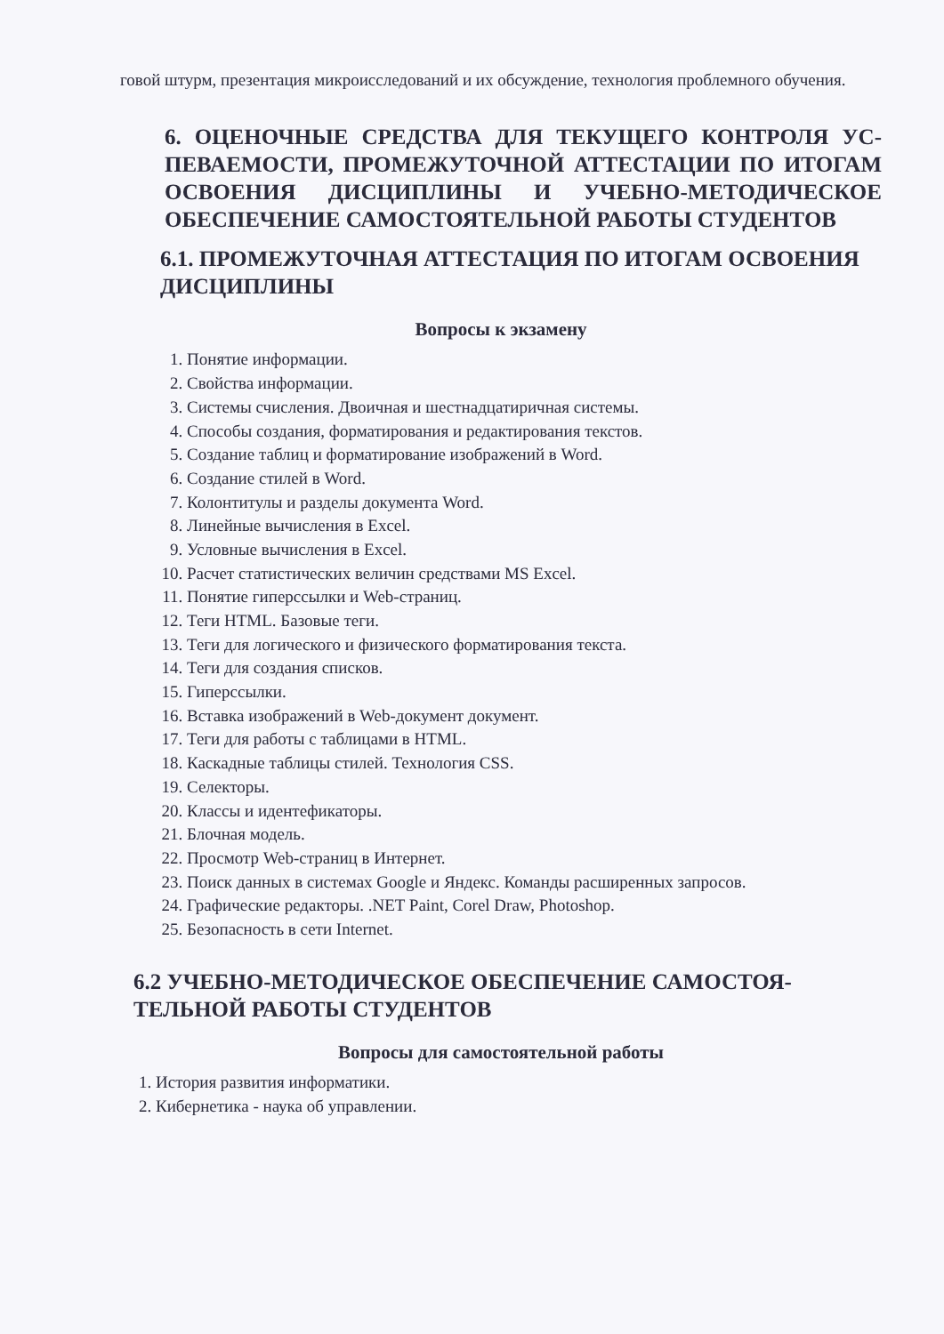говой штурм, презентация микроисследований и их обсуждение, технология проблемного обучения.
6. ОЦЕНОЧНЫЕ СРЕДСТВА ДЛЯ ТЕКУЩЕГО КОНТРОЛЯ УС-ПЕВАЕМОСТИ, ПРОМЕЖУТОЧНОЙ АТТЕСТАЦИИ ПО ИТОГАМ ОСВОЕНИЯ ДИСЦИПЛИНЫ И УЧЕБНО-МЕТОДИЧЕСКОЕ ОБЕСПЕЧЕНИЕ САМОСТОЯТЕЛЬНОЙ РАБОТЫ СТУДЕНТОВ
6.1. ПРОМЕЖУТОЧНАЯ АТТЕСТАЦИЯ ПО ИТОГАМ ОСВОЕНИЯ ДИСЦИПЛИНЫ
Вопросы к экзамену
1. Понятие информации.
2. Свойства информации.
3. Системы счисления. Двоичная и шестнадцатиричная системы.
4. Способы создания, форматирования и редактирования текстов.
5. Создание таблиц и форматирование изображений в Word.
6. Создание стилей в Word.
7. Колонтитулы и разделы документа Word.
8. Линейные вычисления в Excel.
9. Условные вычисления в Excel.
10. Расчет статистических величин средствами MS Excel.
11. Понятие гиперссылки и Web-страниц.
12. Теги HTML. Базовые теги.
13. Теги для логического и физического форматирования текста.
14. Теги для создания списков.
15. Гиперссылки.
16. Вставка изображений в Web-документ документ.
17. Теги для работы с таблицами в HTML.
18. Каскадные таблицы стилей. Технология CSS.
19. Селекторы.
20. Классы и идентефикаторы.
21. Блочная модель.
22. Просмотр Web-страниц в Интернет.
23. Поиск данных в системах Google и Яндекс. Команды расширенных запросов.
24. Графические редакторы. .NET Paint, Corel Draw, Photoshop.
25. Безопасность в сети Internet.
6.2 УЧЕБНО-МЕТОДИЧЕСКОЕ ОБЕСПЕЧЕНИЕ САМОСТОЯ-ТЕЛЬНОЙ РАБОТЫ СТУДЕНТОВ
Вопросы для самостоятельной работы
1. История развития информатики.
2. Кибернетика - наука об управлении.